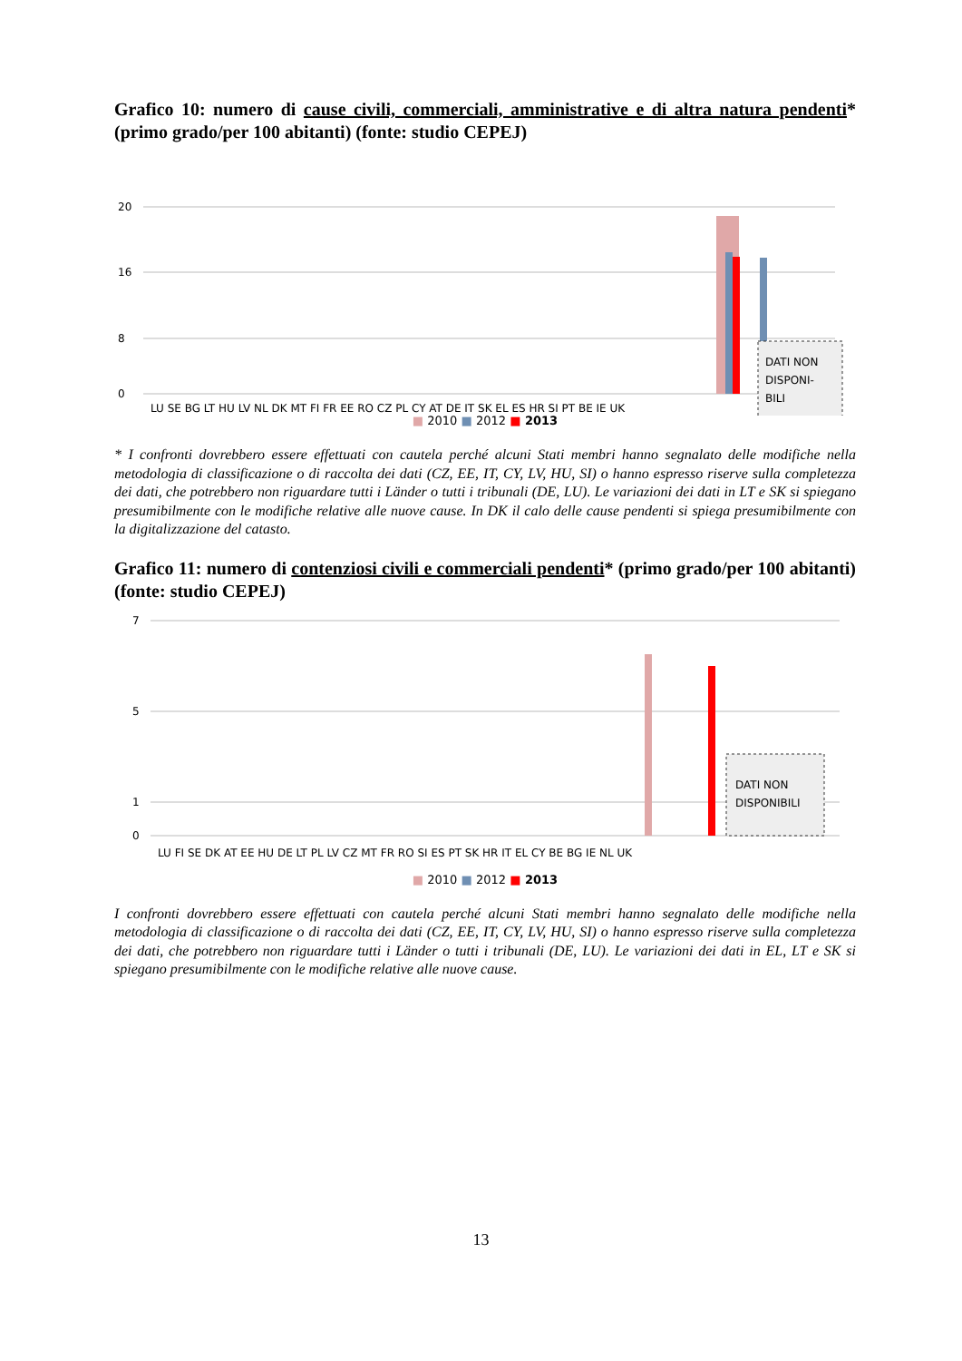Grafico 10: numero di cause civili, commerciali, amministrative e di altra natura pendenti* (primo grado/per 100 abitanti) (fonte: studio CEPEJ)
20
16
8
0
DATI NON
DISPONI-
BILI
LU SE BG LT HU LV NL DK MT FI FR EE RO CZ PL CY AT DE IT SK EL ES HR SI PT BE IE UK
■ 2010 ■ 2012 ■ 2013
* I confronti dovrebbero essere effettuati con cautela perché alcuni Stati membri hanno segnalato delle modifiche nella metodologia di classificazione o di raccolta dei dati (CZ, EE, IT, CY, LV, HU, SI) o hanno espresso riserve sulla completezza dei dati, che potrebbero non riguardare tutti i Länder o tutti i tribunali (DE, LU). Le variazioni dei dati in LT e SK si spiegano presumibilmente con le modifiche relative alle nuove cause. In DK il calo delle cause pendenti si spiega presumibilmente con la digitalizzazione del catasto.
Grafico 11: numero di contenziosi civili e commerciali pendenti* (primo grado/per 100 abitanti) (fonte: studio CEPEJ)
7
5
1
0
DATI NON
DISPONIBILI
LU FI SE DK AT EE HU DE LT PL LV CZ MT FR RO SI ES PT SK HR IT EL CY BE BG IE NL UK
■ 2010 ■ 2012 ■ 2013
I confronti dovrebbero essere effettuati con cautela perché alcuni Stati membri hanno segnalato delle modifiche nella metodologia di classificazione o di raccolta dei dati (CZ, EE, IT, CY, LV, HU, SI) o hanno espresso riserve sulla completezza dei dati, che potrebbero non riguardare tutti i Länder o tutti i tribunali (DE, LU). Le variazioni dei dati in EL, LT e SK si spiegano presumibilmente con le modifiche relative alle nuove cause.
13